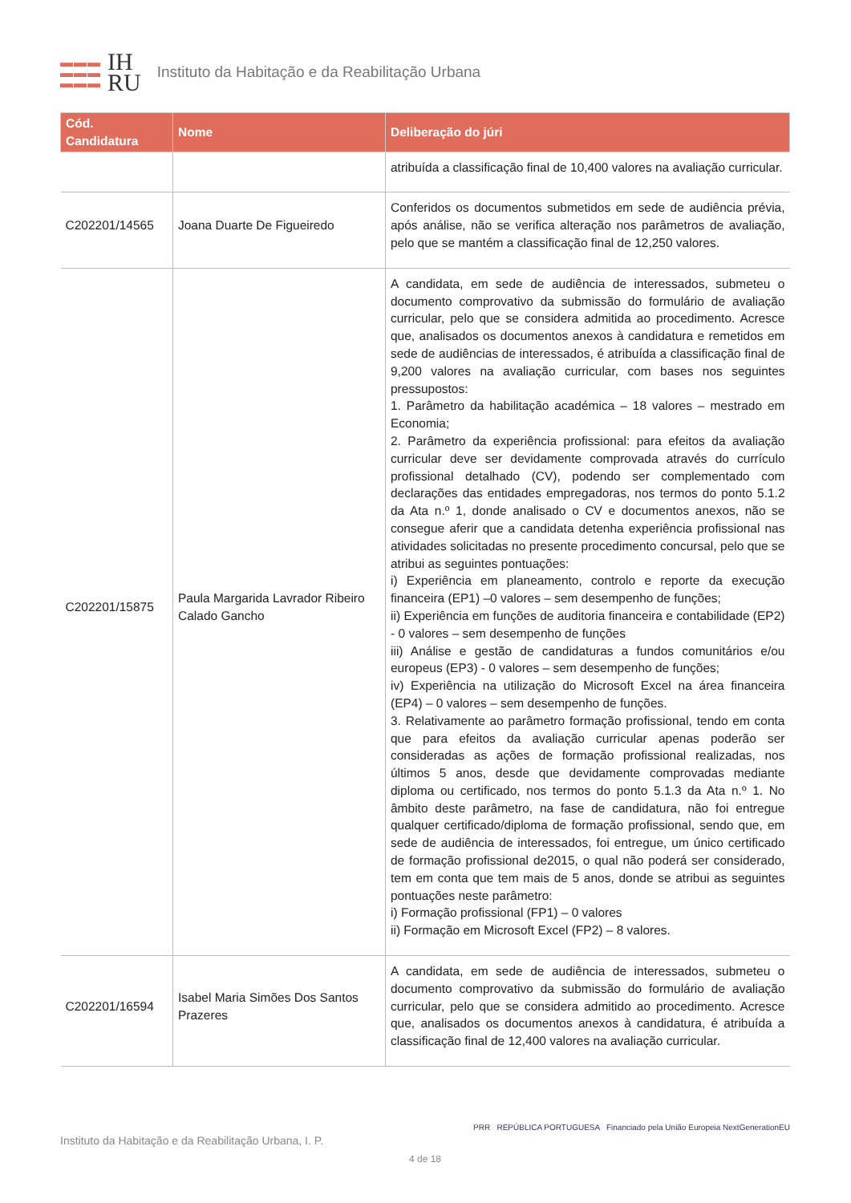▬▬▬
▬▬▬
▬▬▬
IH
RU
Instituto da Habitação e da Reabilitação Urbana
| Cód. Candidatura | Nome | Deliberação do júri |
| --- | --- | --- |
| | | atribuída a classificação final de 10,400 valores na avaliação curricular. |
| C202201/14565 | Joana Duarte De Figueiredo | Conferidos os documentos submetidos em sede de audiência prévia, após análise, não se verifica alteração nos parâmetros de avaliação, pelo que se mantém a classificação final de 12,250 valores. |
| C202201/15875 | Paula Margarida Lavrador Ribeiro Calado Gancho | A candidata, em sede de audiência de interessados, submeteu o documento comprovativo da submissão do formulário de avaliação curricular, pelo que se considera admitida ao procedimento. Acresce que, analisados os documentos anexos à candidatura e remetidos em sede de audiências de interessados, é atribuída a classificação final de 9,200 valores na avaliação curricular, com bases nos seguintes pressupostos: 1. Parâmetro da habilitação académica – 18 valores – mestrado em Economia; 2. Parâmetro da experiência profissional: para efeitos da avaliação curricular deve ser devidamente comprovada através do currículo profissional detalhado (CV), podendo ser complementado com declarações das entidades empregadoras, nos termos do ponto 5.1.2 da Ata n.º 1, donde analisado o CV e documentos anexos, não se consegue aferir que a candidata detenha experiência profissional nas atividades solicitadas no presente procedimento concursal, pelo que se atribui as seguintes pontuações: i) Experiência em planeamento, controlo e reporte da execução financeira (EP1) –0 valores – sem desempenho de funções; ii) Experiência em funções de auditoria financeira e contabilidade (EP2) - 0 valores – sem desempenho de funções iii) Análise e gestão de candidaturas a fundos comunitários e/ou europeus (EP3) - 0 valores – sem desempenho de funções; iv) Experiência na utilização do Microsoft Excel na área financeira (EP4) – 0 valores – sem desempenho de funções. 3. Relativamente ao parâmetro formação profissional, tendo em conta que para efeitos da avaliação curricular apenas poderão ser consideradas as ações de formação profissional realizadas, nos últimos 5 anos, desde que devidamente comprovadas mediante diploma ou certificado, nos termos do ponto 5.1.3 da Ata n.º 1. No âmbito deste parâmetro, na fase de candidatura, não foi entregue qualquer certificado/diploma de formação profissional, sendo que, em sede de audiência de interessados, foi entregue, um único certificado de formação profissional de2015, o qual não poderá ser considerado, tem em conta que tem mais de 5 anos, donde se atribui as seguintes pontuações neste parâmetro: i) Formação profissional (FP1) – 0 valores ii) Formação em Microsoft Excel (FP2) – 8 valores. |
| C202201/16594 | Isabel Maria Simões Dos Santos Prazeres | A candidata, em sede de audiência de interessados, submeteu o documento comprovativo da submissão do formulário de avaliação curricular, pelo que se considera admitido ao procedimento. Acresce que, analisados os documentos anexos à candidatura, é atribuída a classificação final de 12,400 valores na avaliação curricular. |
Instituto da Habitação e da Reabilitação Urbana, I. P. PRR REPÚBLICA PORTUGUESA Financiado pela União Europeia NextGenerationEU
4 de 18